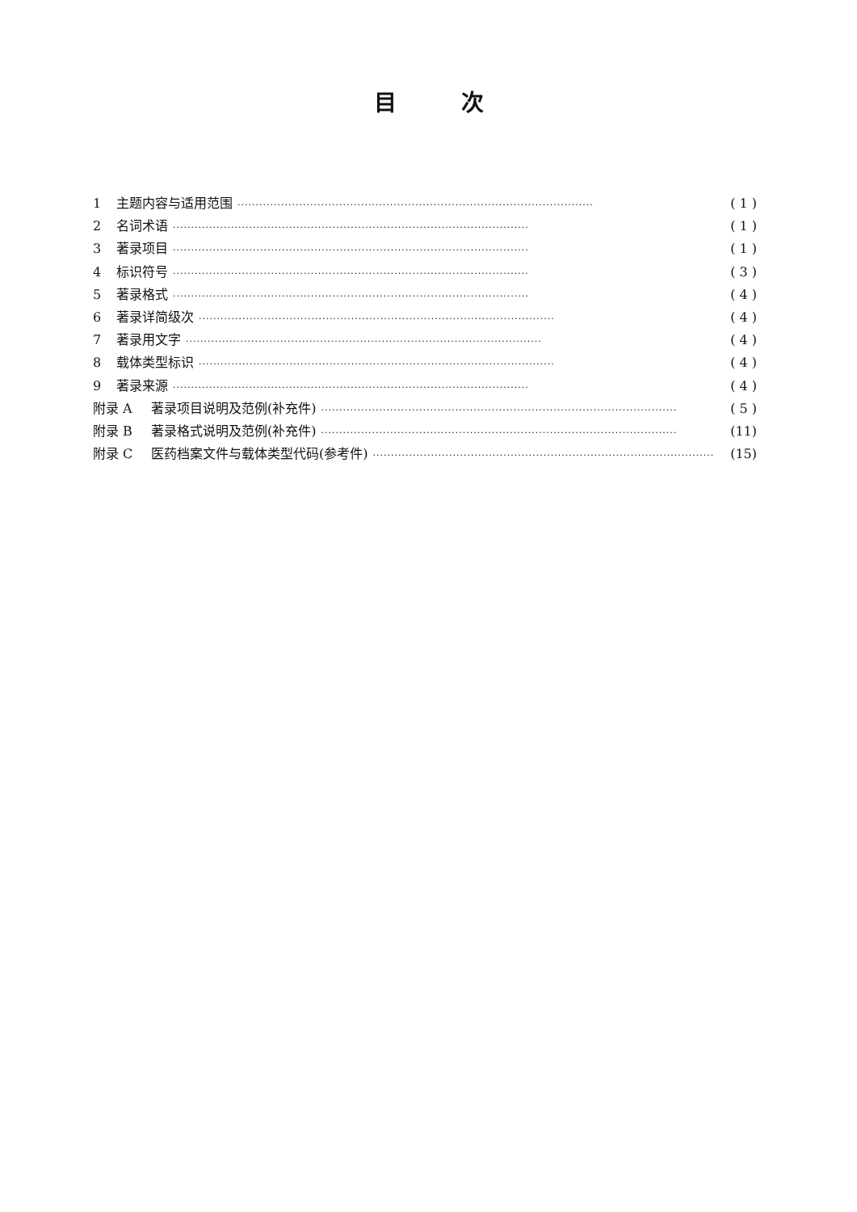目次
1 主题内容与适用范围 ·································································································· ( 1 )
2 名词术语 ·································································································· ( 1 )
3 著录项目 ·································································································· ( 1 )
4 标识符号 ·································································································· ( 3 )
5 著录格式 ·································································································· ( 4 )
6 著录详简级次 ·································································································· ( 4 )
7 著录用文字 ·································································································· ( 4 )
8 载体类型标识 ·································································································· ( 4 )
9 著录来源 ·································································································· ( 4 )
附录 A 著录项目说明及范例(补充件) ·································································································· ( 5 )
附录 B 著录格式说明及范例(补充件) ·································································································· (11)
附录 C 医药档案文件与载体类型代码(参考件) ·································································································· (15)